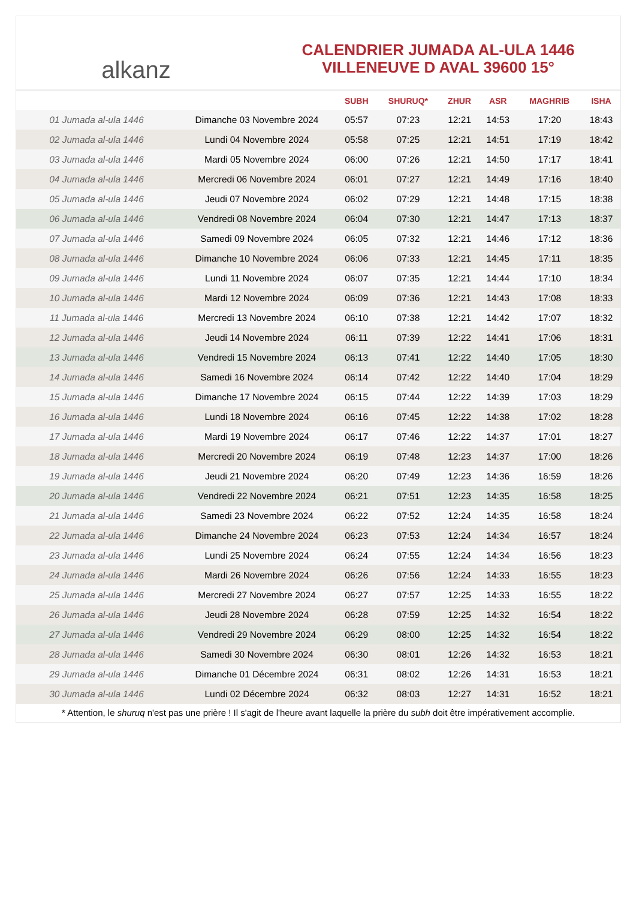alkanz
CALENDRIER JUMADA AL-ULA 1446
VILLENEUVE D AVAL 39600 15°
| | | SUBH | SHURUQ* | ZHUR | ASR | MAGHRIB | ISHA |
| --- | --- | --- | --- | --- | --- | --- | --- |
| 01 Jumada al-ula 1446 | Dimanche 03 Novembre 2024 | 05:57 | 07:23 | 12:21 | 14:53 | 17:20 | 18:43 |
| 02 Jumada al-ula 1446 | Lundi 04 Novembre 2024 | 05:58 | 07:25 | 12:21 | 14:51 | 17:19 | 18:42 |
| 03 Jumada al-ula 1446 | Mardi 05 Novembre 2024 | 06:00 | 07:26 | 12:21 | 14:50 | 17:17 | 18:41 |
| 04 Jumada al-ula 1446 | Mercredi 06 Novembre 2024 | 06:01 | 07:27 | 12:21 | 14:49 | 17:16 | 18:40 |
| 05 Jumada al-ula 1446 | Jeudi 07 Novembre 2024 | 06:02 | 07:29 | 12:21 | 14:48 | 17:15 | 18:38 |
| 06 Jumada al-ula 1446 | Vendredi 08 Novembre 2024 | 06:04 | 07:30 | 12:21 | 14:47 | 17:13 | 18:37 |
| 07 Jumada al-ula 1446 | Samedi 09 Novembre 2024 | 06:05 | 07:32 | 12:21 | 14:46 | 17:12 | 18:36 |
| 08 Jumada al-ula 1446 | Dimanche 10 Novembre 2024 | 06:06 | 07:33 | 12:21 | 14:45 | 17:11 | 18:35 |
| 09 Jumada al-ula 1446 | Lundi 11 Novembre 2024 | 06:07 | 07:35 | 12:21 | 14:44 | 17:10 | 18:34 |
| 10 Jumada al-ula 1446 | Mardi 12 Novembre 2024 | 06:09 | 07:36 | 12:21 | 14:43 | 17:08 | 18:33 |
| 11 Jumada al-ula 1446 | Mercredi 13 Novembre 2024 | 06:10 | 07:38 | 12:21 | 14:42 | 17:07 | 18:32 |
| 12 Jumada al-ula 1446 | Jeudi 14 Novembre 2024 | 06:11 | 07:39 | 12:22 | 14:41 | 17:06 | 18:31 |
| 13 Jumada al-ula 1446 | Vendredi 15 Novembre 2024 | 06:13 | 07:41 | 12:22 | 14:40 | 17:05 | 18:30 |
| 14 Jumada al-ula 1446 | Samedi 16 Novembre 2024 | 06:14 | 07:42 | 12:22 | 14:40 | 17:04 | 18:29 |
| 15 Jumada al-ula 1446 | Dimanche 17 Novembre 2024 | 06:15 | 07:44 | 12:22 | 14:39 | 17:03 | 18:29 |
| 16 Jumada al-ula 1446 | Lundi 18 Novembre 2024 | 06:16 | 07:45 | 12:22 | 14:38 | 17:02 | 18:28 |
| 17 Jumada al-ula 1446 | Mardi 19 Novembre 2024 | 06:17 | 07:46 | 12:22 | 14:37 | 17:01 | 18:27 |
| 18 Jumada al-ula 1446 | Mercredi 20 Novembre 2024 | 06:19 | 07:48 | 12:23 | 14:37 | 17:00 | 18:26 |
| 19 Jumada al-ula 1446 | Jeudi 21 Novembre 2024 | 06:20 | 07:49 | 12:23 | 14:36 | 16:59 | 18:26 |
| 20 Jumada al-ula 1446 | Vendredi 22 Novembre 2024 | 06:21 | 07:51 | 12:23 | 14:35 | 16:58 | 18:25 |
| 21 Jumada al-ula 1446 | Samedi 23 Novembre 2024 | 06:22 | 07:52 | 12:24 | 14:35 | 16:58 | 18:24 |
| 22 Jumada al-ula 1446 | Dimanche 24 Novembre 2024 | 06:23 | 07:53 | 12:24 | 14:34 | 16:57 | 18:24 |
| 23 Jumada al-ula 1446 | Lundi 25 Novembre 2024 | 06:24 | 07:55 | 12:24 | 14:34 | 16:56 | 18:23 |
| 24 Jumada al-ula 1446 | Mardi 26 Novembre 2024 | 06:26 | 07:56 | 12:24 | 14:33 | 16:55 | 18:23 |
| 25 Jumada al-ula 1446 | Mercredi 27 Novembre 2024 | 06:27 | 07:57 | 12:25 | 14:33 | 16:55 | 18:22 |
| 26 Jumada al-ula 1446 | Jeudi 28 Novembre 2024 | 06:28 | 07:59 | 12:25 | 14:32 | 16:54 | 18:22 |
| 27 Jumada al-ula 1446 | Vendredi 29 Novembre 2024 | 06:29 | 08:00 | 12:25 | 14:32 | 16:54 | 18:22 |
| 28 Jumada al-ula 1446 | Samedi 30 Novembre 2024 | 06:30 | 08:01 | 12:26 | 14:32 | 16:53 | 18:21 |
| 29 Jumada al-ula 1446 | Dimanche 01 Décembre 2024 | 06:31 | 08:02 | 12:26 | 14:31 | 16:53 | 18:21 |
| 30 Jumada al-ula 1446 | Lundi 02 Décembre 2024 | 06:32 | 08:03 | 12:27 | 14:31 | 16:52 | 18:21 |
* Attention, le shuruq n'est pas une prière ! Il s'agit de l'heure avant laquelle la prière du subh doit être impérativement accomplie.